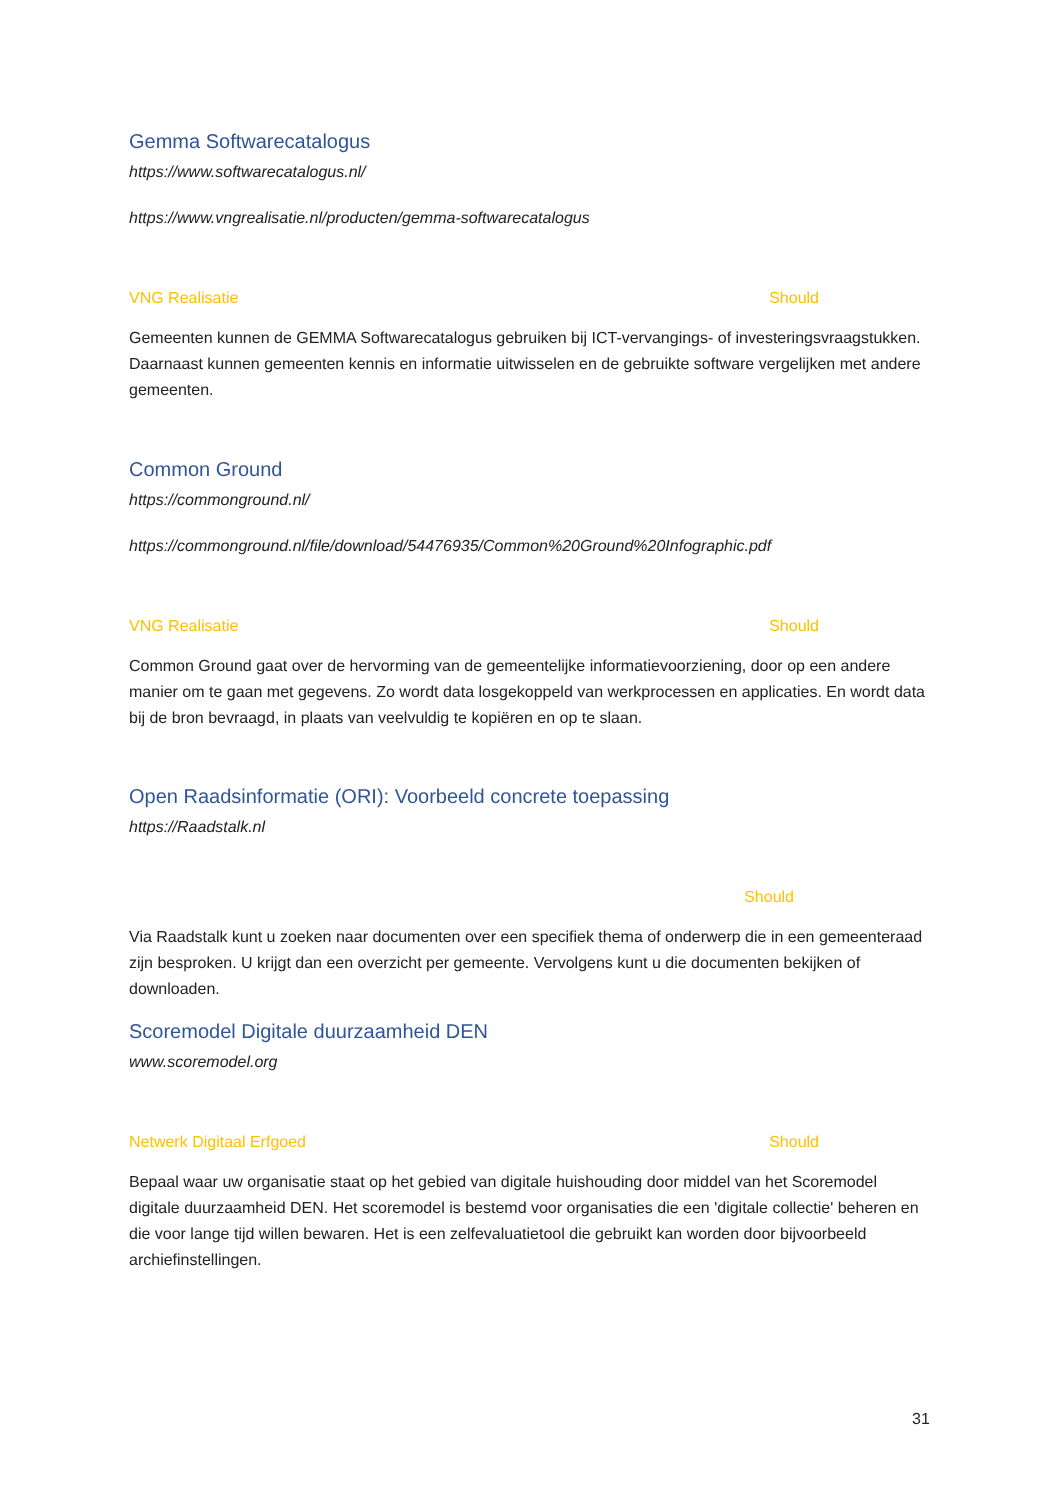Gemma Softwarecatalogus
https://www.softwarecatalogus.nl/
https://www.vngrealisatie.nl/producten/gemma-softwarecatalogus
VNG Realisatie Should
Gemeenten kunnen de GEMMA Softwarecatalogus gebruiken bij ICT-vervangings- of investeringsvraagstukken. Daarnaast kunnen gemeenten kennis en informatie uitwisselen en de gebruikte software vergelijken met andere gemeenten.
Common Ground
https://commonground.nl/
https://commonground.nl/file/download/54476935/Common%20Ground%20Infographic.pdf
VNG Realisatie Should
Common Ground gaat over de hervorming van de gemeentelijke informatievoorziening, door op een andere manier om te gaan met gegevens. Zo wordt data losgekoppeld van werkprocessen en applicaties. En wordt data bij de bron bevraagd, in plaats van veelvuldig te kopiëren en op te slaan.
Open Raadsinformatie (ORI): Voorbeeld concrete toepassing
https://Raadstalk.nl
Should
Via Raadstalk kunt u zoeken naar documenten over een specifiek thema of onderwerp die in een gemeenteraad zijn besproken. U krijgt dan een overzicht per gemeente. Vervolgens kunt u die documenten bekijken of downloaden.
Scoremodel Digitale duurzaamheid DEN
www.scoremodel.org
Netwerk Digitaal Erfgoed Should
Bepaal waar uw organisatie staat op het gebied van digitale huishouding door middel van het Scoremodel digitale duurzaamheid DEN. Het scoremodel is bestemd voor organisaties die een 'digitale collectie' beheren en die voor lange tijd willen bewaren. Het is een zelfevaluatietool die gebruikt kan worden door bijvoorbeeld archiefinstellingen.
31